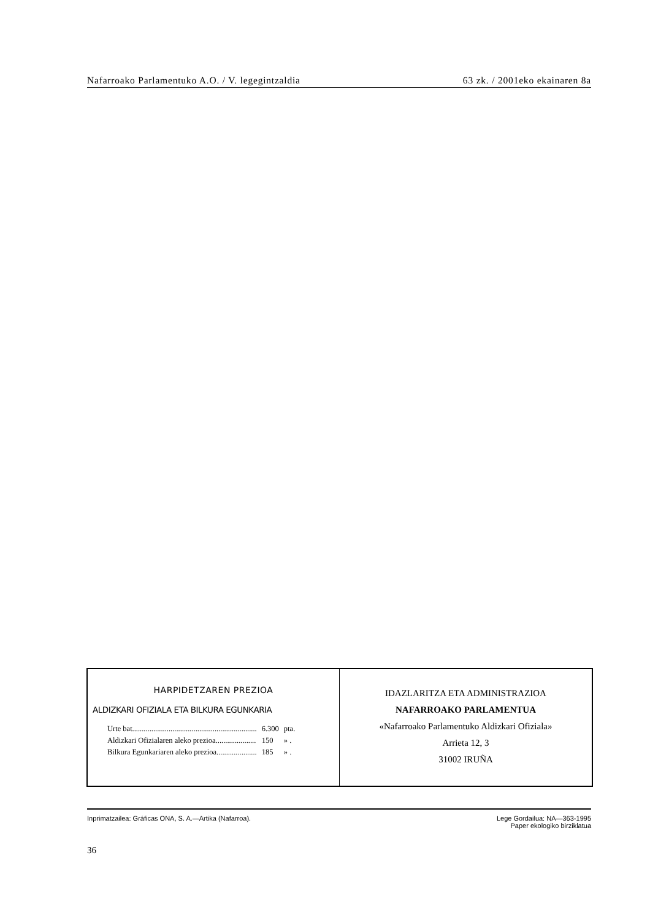Nafarroako Parlamentuko A.O. / V. legegintzaldia 63 zk. / 2001eko ekainaren 8a
HARPIDETZAREN PREZIOA
ALDIZKARI OFIZIALA ETA BILKURA EGUNKARIA
| Urte bat................................................................. | 6.300 | pta. |
| Aldizkari Ofizialaren aleko prezioa..................... | 150 | » . |
| Bilkura Egunkariaren aleko prezioa..................... | 185 | » . |
IDAZLARITZA ETA ADMINISTRAZIOA
NAFARROAKO PARLAMENTUA
«Nafarroako Parlamentuko Aldizkari Ofiziala»
Arrieta 12, 3
31002 IRUÑA
Inprimatzailea: Gráficas ONA, S. A.—Artika (Nafarroa). Lege Gordailua: NA—363-1995
Paper ekologiko birziklatua
36